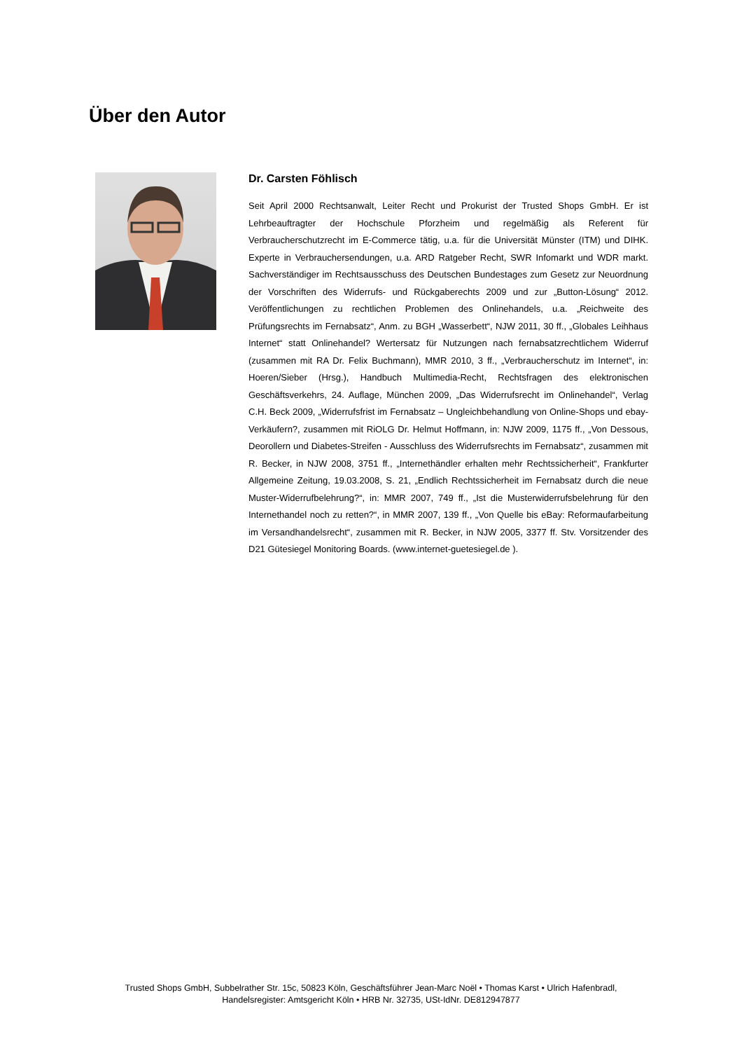Über den Autor
Dr. Carsten Föhlisch
Seit April 2000 Rechtsanwalt, Leiter Recht und Prokurist der Trusted Shops GmbH. Er ist Lehrbeauftragter der Hochschule Pforzheim und regelmäßig als Referent für Verbraucherschutzrecht im E-Commerce tätig, u.a. für die Universität Münster (ITM) und DIHK. Experte in Verbrauchersendungen, u.a. ARD Ratgeber Recht, SWR Infomarkt und WDR markt. Sachverständiger im Rechtsausschuss des Deutschen Bundestages zum Gesetz zur Neuordnung der Vorschriften des Widerrufs- und Rückgaberechts 2009 und zur „Button-Lösung“ 2012. Veröffentlichungen zu rechtlichen Problemen des Onlinehandels, u.a. „Reichweite des Prüfungsrechts im Fernabsatz“, Anm. zu BGH „Wasserbett“, NJW 2011, 30 ff., „Globales Leihhaus Internet“ statt Onlinehandel? Wertersatz für Nutzungen nach fernabsatzrechtlichem Widerruf (zusammen mit RA Dr. Felix Buchmann), MMR 2010, 3 ff., „Verbraucherschutz im Internet“, in: Hoeren/Sieber (Hrsg.), Handbuch Multimedia-Recht, Rechtsfragen des elektronischen Geschäftsverkehrs, 24. Auflage, München 2009, „Das Widerrufsrecht im Onlinehandel“, Verlag C.H. Beck 2009, „Widerrufsfrist im Fernabsatz – Ungleichbehandlung von Online-Shops und ebay-Verkäufern?, zusammen mit RiOLG Dr. Helmut Hoffmann, in: NJW 2009, 1175 ff., „Von Dessous, Deorollern und Diabetes-Streifen - Ausschluss des Widerrufsrechts im Fernabsatz“, zusammen mit R. Becker, in NJW 2008, 3751 ff., „Internethändler erhalten mehr Rechtssicherheit“, Frankfurter Allgemeine Zeitung, 19.03.2008, S. 21, „Endlich Rechtssicherheit im Fernabsatz durch die neue Muster-Widerrufbelehrung?“, in: MMR 2007, 749 ff., „Ist die Musterwiderrufsbelehrung für den Internethandel noch zu retten?“, in MMR 2007, 139 ff., „Von Quelle bis eBay: Reformaufarbeitung im Versandhandelsrecht“, zusammen mit R. Becker, in NJW 2005, 3377 ff. Stv. Vorsitzender des D21 Gütesiegel Monitoring Boards. (www.internet-guetesiegel.de ).
Trusted Shops GmbH, Subbelrather Str. 15c, 50823 Köln, Geschäftsführer Jean-Marc Noël • Thomas Karst • Ulrich Hafenbradl,
Handelsregister: Amtsgericht Köln • HRB Nr. 32735, USt-IdNr. DE812947877